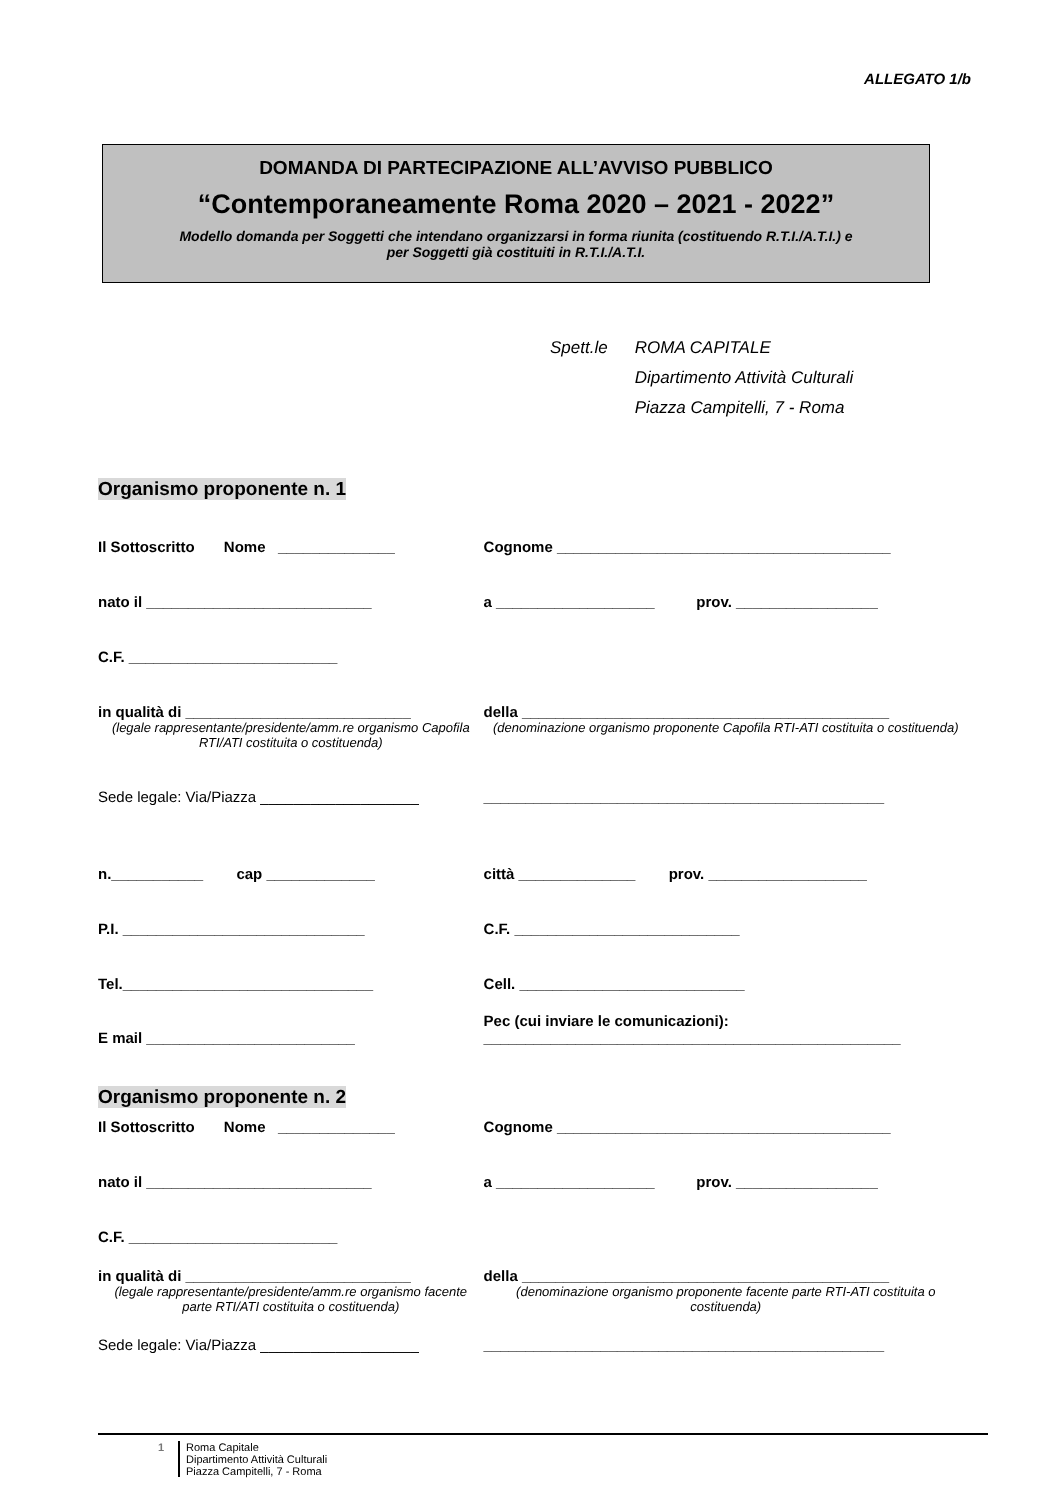ALLEGATO 1/b
DOMANDA DI PARTECIPAZIONE ALL’AVVISO PUBBLICO
“Contemporaneamente Roma 2020 – 2021 - 2022”
Modello domanda per Soggetti che intendano organizzarsi in forma riunita (costituendo R.T.I./A.T.I.) e
per Soggetti già costituiti in R.T.I./A.T.I.
Spett.le ROMA CAPITALE
Dipartimento Attività Culturali
Piazza Campitelli, 7 - Roma
Organismo proponente n. 1
Il Sottoscritto Nome ______________ Cognome ________________________________________
nato il ___________________________ a ___________________ prov. _________________
C.F. _________________________
in qualità di ___________________________
(legale rappresentante/presidente/amm.re organismo Capofila RTI/ATI costituita o costituenda)
della ____________________________________________
(denominazione organismo proponente Capofila RTI-ATI costituita o costituenda)
Sede legale: Via/Piazza ___________________ ________________________________________________
n.___________ cap _____________ città ______________ prov. ___________________
P.I. _____________________________ C.F. ___________________________
Tel.______________________________ Cell. ___________________________
E mail _________________________ Pec (cui inviare le comunicazioni):
__________________________________________________
Organismo proponente n. 2
Il Sottoscritto Nome ______________ Cognome ________________________________________
nato il ___________________________ a ___________________ prov. _________________
C.F. _________________________
in qualità di ___________________________
(legale rappresentante/presidente/amm.re organismo facente parte RTI/ATI costituita o costituenda)
della ____________________________________________
(denominazione organismo proponente facente parte RTI-ATI costituita o costituenda)
Sede legale: Via/Piazza ___________________ ________________________________________________
1 Roma Capitale
Dipartimento Attività Culturali
Piazza Campitelli, 7 - Roma